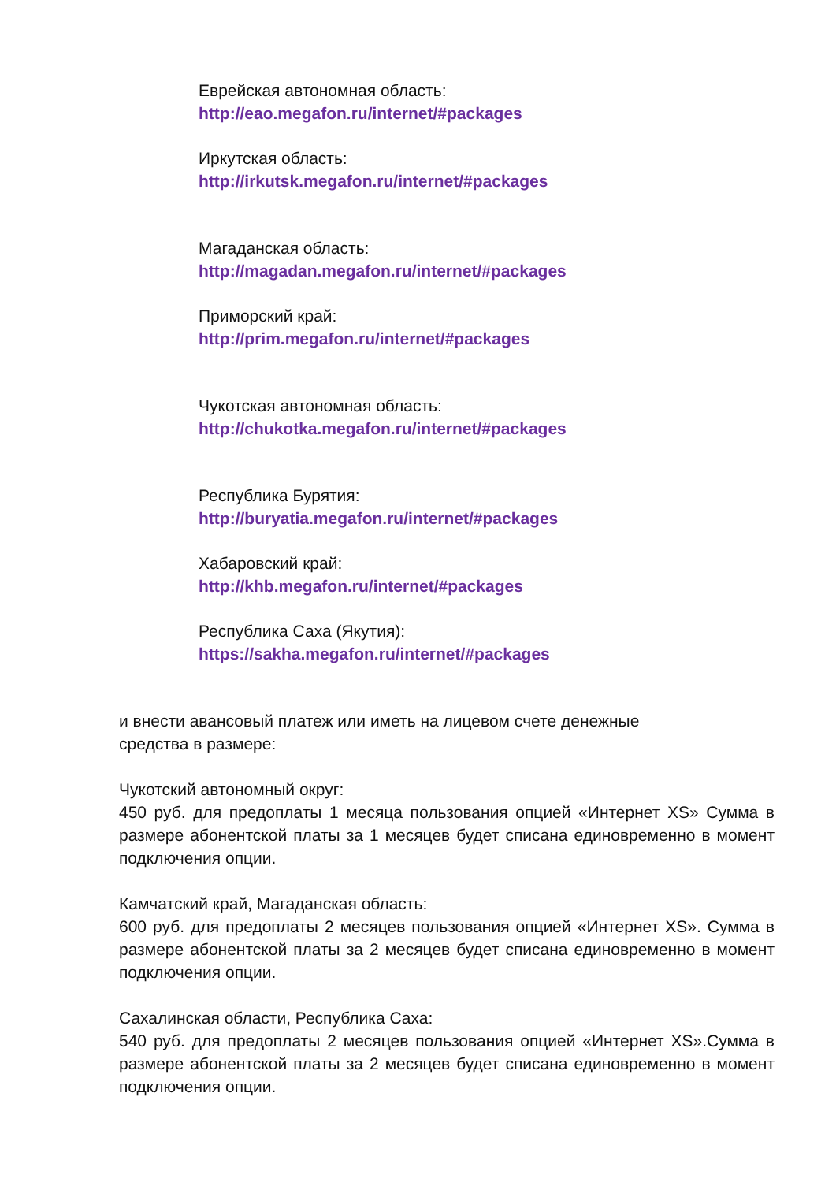Еврейская автономная область:
http://eao.megafon.ru/internet/#packages
Иркутская область:
http://irkutsk.megafon.ru/internet/#packages
Магаданская область:
http://magadan.megafon.ru/internet/#packages
Приморский край:
http://prim.megafon.ru/internet/#packages
Чукотская автономная область:
http://chukotka.megafon.ru/internet/#packages
Республика Бурятия:
http://buryatia.megafon.ru/internet/#packages
Хабаровский край:
http://khb.megafon.ru/internet/#packages
Республика Саха (Якутия):
https://sakha.megafon.ru/internet/#packages
и внести авансовый платеж или иметь на лицевом счете денежные
средства в размере:
Чукотский автономный округ:
450 руб. для предоплаты 1 месяца пользования опцией «Интернет XS» Сумма в размере абонентской платы за 1 месяцев будет списана единовременно в момент подключения опции.
Камчатский край, Магаданская область:
600 руб. для предоплаты 2 месяцев пользования опцией «Интернет XS». Сумма в размере абонентской платы за 2 месяцев будет списана единовременно в момент подключения опции.
Сахалинская области, Республика Саха:
540 руб. для предоплаты 2 месяцев пользования опцией «Интернет XS».Сумма в размере абонентской платы за 2 месяцев будет списана единовременно в момент подключения опции.